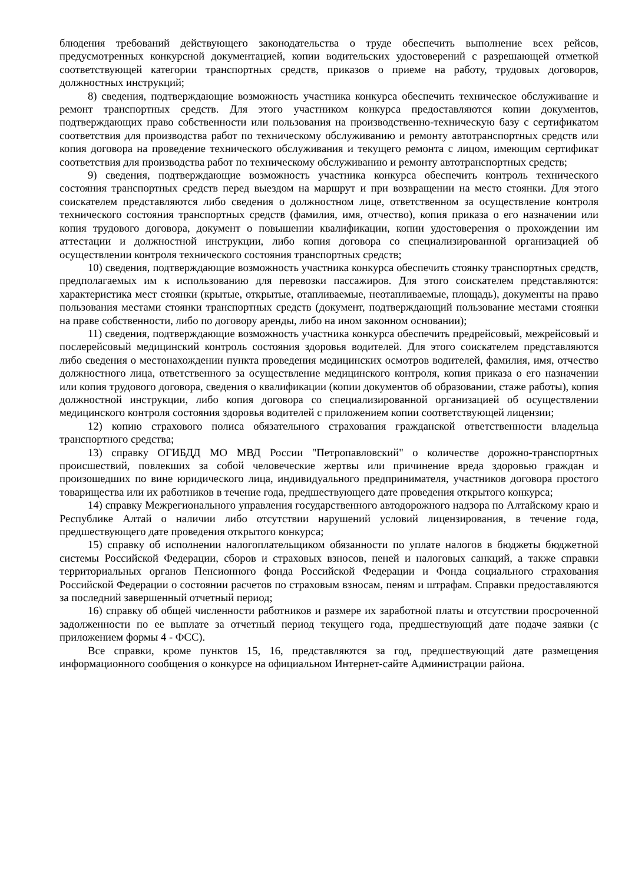блюдения требований действующего законодательства о труде обеспечить выполнение всех рейсов, предусмотренных конкурсной документацией, копии водительских удостоверений с разрешающей отметкой соответствующей категории транспортных средств, приказов о приеме на работу, трудовых договоров, должностных инструкций;
8) сведения, подтверждающие возможность участника конкурса обеспечить техническое обслуживание и ремонт транспортных средств. Для этого участником конкурса предоставляются копии документов, подтверждающих право собственности или пользования на производственно-техническую базу с сертификатом соответствия для производства работ по техническому обслуживанию и ремонту автотранспортных средств или копия договора на проведение технического обслуживания и текущего ремонта с лицом, имеющим сертификат соответствия для производства работ по техническому обслуживанию и ремонту автотранспортных средств;
9) сведения, подтверждающие возможность участника конкурса обеспечить контроль технического состояния транспортных средств перед выездом на маршрут и при возвращении на место стоянки. Для этого соискателем представляются либо сведения о должностном лице, ответственном за осуществление контроля технического состояния транспортных средств (фамилия, имя, отчество), копия приказа о его назначении или копия трудового договора, документ о повышении квалификации, копии удостоверения о прохождении им аттестации и должностной инструкции, либо копия договора со специализированной организацией об осуществлении контроля технического состояния транспортных средств;
10) сведения, подтверждающие возможность участника конкурса обеспечить стоянку транспортных средств, предполагаемых им к использованию для перевозки пассажиров. Для этого соискателем представляются: характеристика мест стоянки (крытые, открытые, отапливаемые, неотапливаемые, площадь), документы на право пользования местами стоянки транспортных средств (документ, подтверждающий пользование местами стоянки на праве собственности, либо по договору аренды, либо на ином законном основании);
11) сведения, подтверждающие возможность участника конкурса обеспечить предрейсовый, межрейсовый и послерейсовый медицинский контроль состояния здоровья водителей. Для этого соискателем представляются либо сведения о местонахождении пункта проведения медицинских осмотров водителей, фамилия, имя, отчество должностного лица, ответственного за осуществление медицинского контроля, копия приказа о его назначении или копия трудового договора, сведения о квалификации (копии документов об образовании, стаже работы), копия должностной инструкции, либо копия договора со специализированной организацией об осуществлении медицинского контроля состояния здоровья водителей с приложением копии соответствующей лицензии;
12) копию страхового полиса обязательного страхования гражданской ответственности владельца транспортного средства;
13) справку ОГИБДД МО МВД России "Петропавловский" о количестве дорожно-транспортных происшествий, повлекших за собой человеческие жертвы или причинение вреда здоровью граждан и произошедших по вине юридического лица, индивидуального предпринимателя, участников договора простого товарищества или их работников в течение года, предшествующего дате проведения открытого конкурса;
14) справку Межрегионального управления государственного автодорожного надзора по Алтайскому краю и Республике Алтай о наличии либо отсутствии нарушений условий лицензирования, в течение года, предшествующего дате проведения открытого конкурса;
15) справку об исполнении налогоплательщиком обязанности по уплате налогов в бюджеты бюджетной системы Российской Федерации, сборов и страховых взносов, пеней и налоговых санкций, а также справки территориальных органов Пенсионного фонда Российской Федерации и Фонда социального страхования Российской Федерации о состоянии расчетов по страховым взносам, пеням и штрафам. Справки предоставляются за последний завершенный отчетный период;
16) справку об общей численности работников и размере их заработной платы и отсутствии просроченной задолженности по ее выплате за отчетный период текущего года, предшествующий дате подаче заявки (с приложением формы 4 - ФСС).
Все справки, кроме пунктов 15, 16, представляются за год, предшествующий дате размещения информационного сообщения о конкурсе на официальном Интернет-сайте Администрации района.